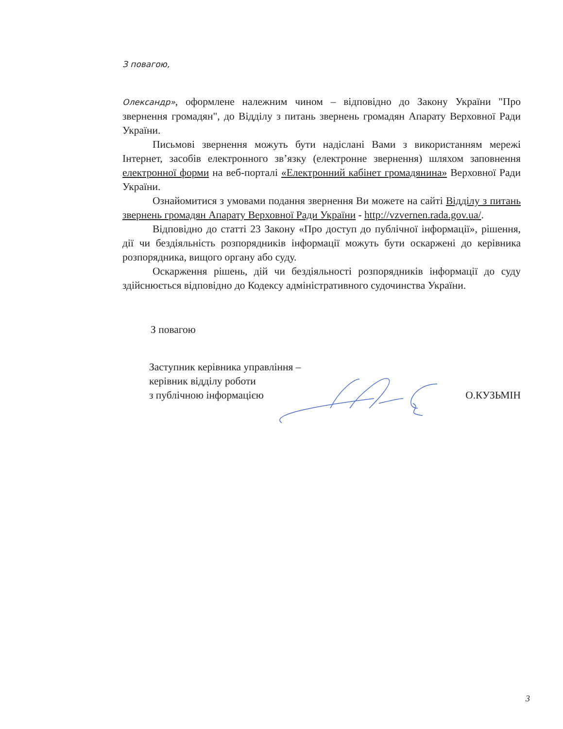З повагою,
Олександр», оформлене належним чином – відповідно до Закону України "Про звернення громадян", до Відділу з питань звернень громадян Апарату Верховної Ради України.
Письмові звернення можуть бути надіслані Вами з використанням мережі Інтернет, засобів електронного зв’язку (електронне звернення) шляхом заповнення електронної форми на веб-порталі «Електронний кабінет громадянина» Верховної Ради України.
Ознайомитися з умовами подання звернення Ви можете на сайті Відділу з питань звернень громадян Апарату Верховної Ради України - http://vzvernen.rada.gov.ua/.
Відповідно до статті 23 Закону «Про доступ до публічної інформації», рішення, дії чи бездіяльність розпорядників інформації можуть бути оскаржені до керівника розпорядника, вищого органу або суду.
Оскарження рішень, дій чи бездіяльності розпорядників інформації до суду здійснюється відповідно до Кодексу адміністративного судочинства України.
З повагою
Заступник керівника управління –
керівник відділу роботи
з публічною інформацією
О.КУЗЬМІН
3